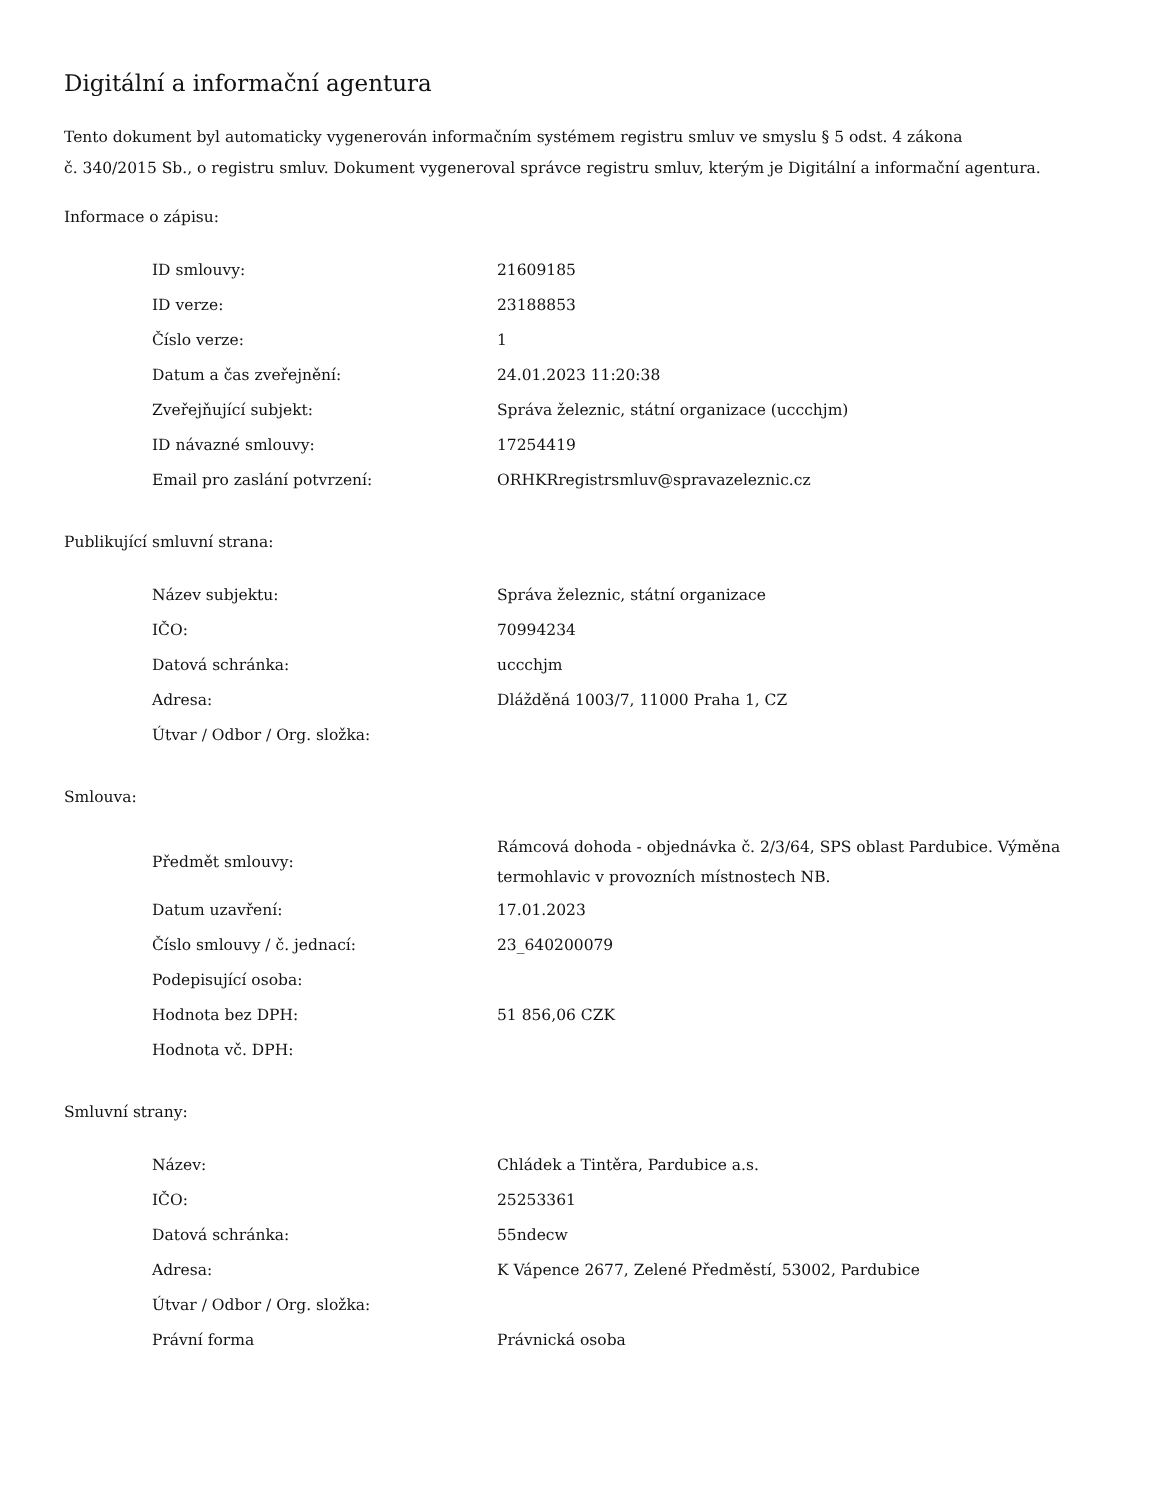Digitální a informační agentura
Tento dokument byl automaticky vygenerován informačním systémem registru smluv ve smyslu § 5 odst. 4 zákona
č. 340/2015 Sb., o registru smluv. Dokument vygeneroval správce registru smluv, kterým je Digitální a informační agentura.
Informace o zápisu:
| ID smlouvy: | 21609185 |
| ID verze: | 23188853 |
| Číslo verze: | 1 |
| Datum a čas zveřejnění: | 24.01.2023 11:20:38 |
| Zveřejňující subjekt: | Správa železnic, státní organizace (uccchjm) |
| ID návazné smlouvy: | 17254419 |
| Email pro zaslání potvrzení: | ORHKRregistrsmluv@spravazeleznic.cz |
Publikující smluvní strana:
| Název subjektu: | Správa železnic, státní organizace |
| IČO: | 70994234 |
| Datová schránka: | uccchjm |
| Adresa: | Dlážděná 1003/7, 11000 Praha 1, CZ |
| Útvar / Odbor / Org. složka: | |
Smlouva:
| Předmět smlouvy: | Rámcová dohoda - objednávka č. 2/3/64, SPS oblast Pardubice. Výměna termohlavic v provozních místnostech NB. |
| Datum uzavření: | 17.01.2023 |
| Číslo smlouvy / č. jednací: | 23_640200079 |
| Podepisující osoba: | |
| Hodnota bez DPH: | 51 856,06 CZK |
| Hodnota vč. DPH: | |
Smluvní strany:
| Název: | Chládek a Tintěra, Pardubice a.s. |
| IČO: | 25253361 |
| Datová schránka: | 55ndecw |
| Adresa: | K Vápence 2677, Zelené Předměstí, 53002, Pardubice |
| Útvar / Odbor / Org. složka: | |
| Právní forma | Právnická osoba |